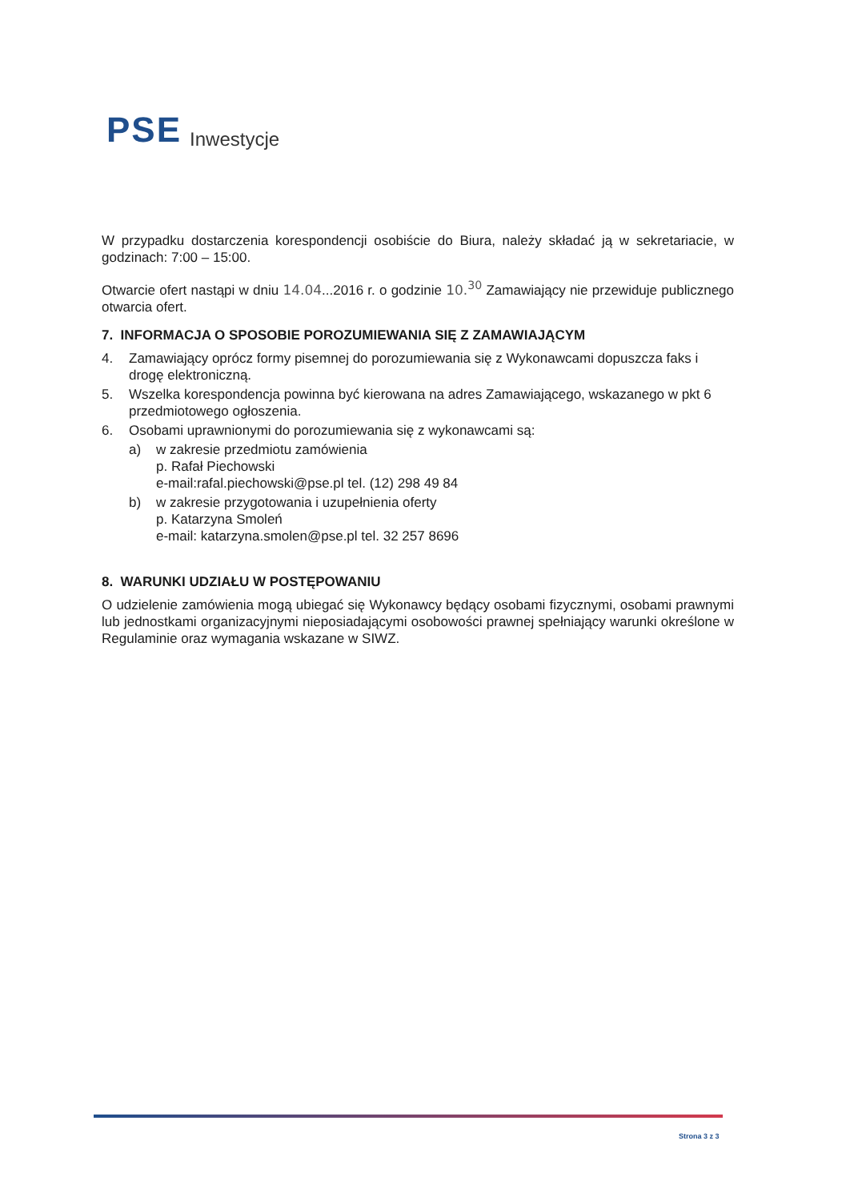PSE Inwestycje
W przypadku dostarczenia korespondencji osobiście do Biura, należy składać ją w sekretariacie, w godzinach: 7:00 – 15:00.
Otwarcie ofert nastąpi w dniu 14.04...2016 r. o godzinie 10.<sup>30</sup> Zamawiający nie przewiduje publicznego otwarcia ofert.
7. INFORMACJA O SPOSOBIE POROZUMIEWANIA SIĘ Z ZAMAWIAJĄCYM
4. Zamawiający oprócz formy pisemnej do porozumiewania się z Wykonawcami dopuszcza faks i drogę elektroniczną.
5. Wszelka korespondencja powinna być kierowana na adres Zamawiającego, wskazanego w pkt 6 przedmiotowego ogłoszenia.
6. Osobami uprawnionymi do porozumiewania się z wykonawcami są:
a) w zakresie przedmiotu zamówienia
p. Rafał Piechowski
e-mail:rafal.piechowski@pse.pl tel. (12) 298 49 84
b) w zakresie przygotowania i uzupełnienia oferty
p. Katarzyna Smoleń
e-mail: katarzyna.smolen@pse.pl tel. 32 257 8696
8. WARUNKI UDZIAŁU W POSTĘPOWANIU
O udzielenie zamówienia mogą ubiegać się Wykonawcy będący osobami fizycznymi, osobami prawnymi lub jednostkami organizacyjnymi nieposiadającymi osobowości prawnej spełniający warunki określone w Regulaminie oraz wymagania wskazane w SIWZ.
Strona 3 z 3